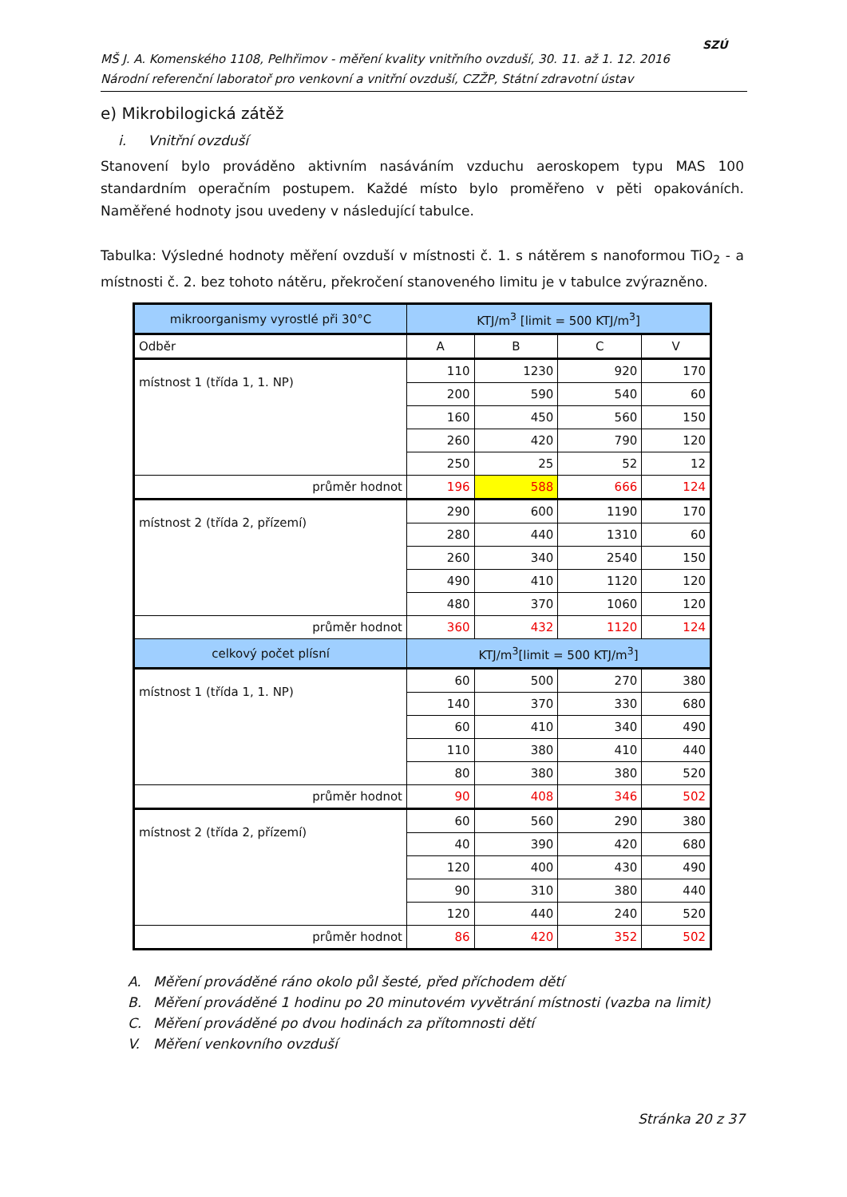MŠ J. A. Komenského 1108, Pelhřimov - měření kvality vnitřního ovzduší, 30. 11. až 1. 12. 2016
Národní referenční laboratoř pro venkovní a vnitřní ovzduší, CZŽP, Státní zdravotní ústav
SZÚ
e) Mikrobilogická zátěž
i. Vnitřní ovzduší
Stanovení bylo prováděno aktivním nasáváním vzduchu aeroskopem typu MAS 100 standardním operačním postupem. Každé místo bylo proměřeno v pěti opakováních. Naměřené hodnoty jsou uvedeny v následující tabulce.
Tabulka: Výsledné hodnoty měření ovzduší v místnosti č. 1. s nátěrem s nanoformou TiO<sub>2</sub> - a místnosti č. 2. bez tohoto nátěru, překročení stanoveného limitu je v tabulce zvýrazněno.
| mikroorganismy vyrostlé při 30°C | KTJ/m<sup>3</sup> [limit = 500 KTJ/m<sup>3</sup>] | | | |
| --- | --- | --- | --- | --- |
| Odběr | A | B | C | V |
| místnost 1 (třída 1, 1. NP) | 110 | 1230 | 920 | 170 |
| | 200 | 590 | 540 | 60 |
| | 160 | 450 | 560 | 150 |
| | 260 | 420 | 790 | 120 |
| | 250 | 25 | 52 | 12 |
| průměr hodnot | 196 | 588 | 666 | 124 |
| místnost 2 (třída 2, přízemí) | 290 | 600 | 1190 | 170 |
| | 280 | 440 | 1310 | 60 |
| | 260 | 340 | 2540 | 150 |
| | 490 | 410 | 1120 | 120 |
| | 480 | 370 | 1060 | 120 |
| průměr hodnot | 360 | 432 | 1120 | 124 |
| celkový počet plísní | KTJ/m<sup>3</sup>[limit = 500 KTJ/m<sup>3</sup>] | | | |
| místnost 1 (třída 1, 1. NP) | 60 | 500 | 270 | 380 |
| | 140 | 370 | 330 | 680 |
| | 60 | 410 | 340 | 490 |
| | 110 | 380 | 410 | 440 |
| | 80 | 380 | 380 | 520 |
| průměr hodnot | 90 | 408 | 346 | 502 |
| místnost 2 (třída 2, přízemí) | 60 | 560 | 290 | 380 |
| | 40 | 390 | 420 | 680 |
| | 120 | 400 | 430 | 490 |
| | 90 | 310 | 380 | 440 |
| | 120 | 440 | 240 | 520 |
| průměr hodnot | 86 | 420 | 352 | 502 |
A. Měření prováděné ráno okolo půl šesté, před příchodem dětí
B. Měření prováděné 1 hodinu po 20 minutovém vyvětrání místnosti (vazba na limit)
C. Měření prováděné po dvou hodinách za přítomnosti dětí
V. Měření venkovního ovzduší
Stránka 20 z 37